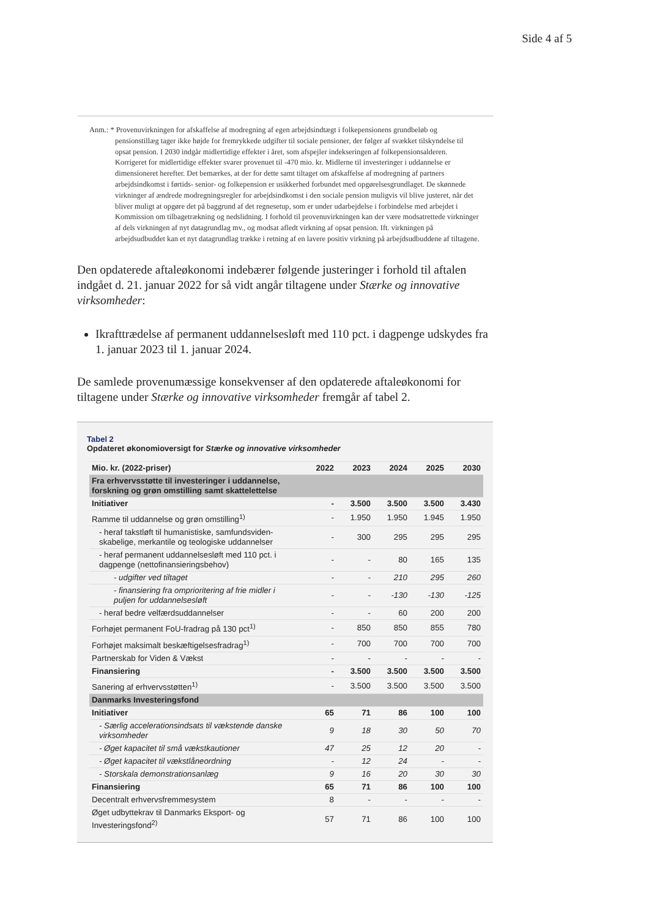Side 4 af 5
Anm.: * Provenuvirkningen for afskaffelse af modregning af egen arbejdsindtægt i folkepensionens grundbeløb og pensionstillæg tager ikke højde for fremrykkede udgifter til sociale pensioner, der følger af svækket tilskyndelse til opsat pension. I 2030 indgår midlertidige effekter i året, som afspejler indekseringen af folkepensionsalderen. Korrigeret for midlertidige effekter svarer provenuet til -470 mio. kr. Midlerne til investeringer i uddannelse er dimensioneret herefter. Det bemærkes, at der for dette samt tiltaget om afskaffelse af modregning af partners arbejdsindkomst i førtids- senior- og folkepension er usikkerhed forbundet med opgørelsesgrundlaget. De skønnede virkninger af ændrede modregningsregler for arbejdsindkomst i den sociale pension muligvis vil blive justeret, når det bliver muligt at opgøre det på baggrund af det regnesetup, som er under udarbejdelse i forbindelse med arbejdet i Kommission om tilbagetrækning og nedslidning. I forhold til provenuvirkningen kan der være modsatrettede virkninger af dels virkningen af nyt datagrundlag mv., og modsat afledt virkning af opsat pension. Ift. virkningen på arbejdsudbuddet kan et nyt datagrundlag trække i retning af en lavere positiv virkning på arbejdsudbuddene af tiltagene.
Den opdaterede aftaleøkonomi indebærer følgende justeringer i forhold til aftalen indgået d. 21. januar 2022 for så vidt angår tiltagene under Stærke og innovative virksomheder:
Ikrafttrædelse af permanent uddannelsesløft med 110 pct. i dagpenge udskydes fra 1. januar 2023 til 1. januar 2024.
De samlede provenumæssige konsekvenser af den opdaterede aftaleøkonomi for tiltagene under Stærke og innovative virksomheder fremgår af tabel 2.
Tabel 2
Opdateret økonomioversigt for Stærke og innovative virksomheder
| Mio. kr. (2022-priser) | 2022 | 2023 | 2024 | 2025 | 2030 |
| --- | --- | --- | --- | --- | --- |
| Fra erhvervsstøtte til investeringer i uddannelse, forskning og grøn omstilling samt skattelettelse | | | | | |
| Initiativer | - | 3.500 | 3.500 | 3.500 | 3.430 |
| Ramme til uddannelse og grøn omstilling<sup>1)</sup> | - | 1.950 | 1.950 | 1.945 | 1.950 |
| - heraf takstløft til humanistiske, samfundsviden-skabelige, merkantile og teologiske uddannelser | - | 300 | 295 | 295 | 295 |
| - heraf permanent uddannelsesløft med 110 pct. i dagpenge (nettofinansieringsbehov) | - | - | 80 | 165 | 135 |
| - udgifter ved tiltaget | - | - | 210 | 295 | 260 |
| - finansiering fra omprioritering af frie midler i puljen for uddannelsesløft | - | - | -130 | -130 | -125 |
| - heraf bedre velfærdsuddannelser | - | - | 60 | 200 | 200 |
| Forhøjet permanent FoU-fradrag på 130 pct<sup>1)</sup> | - | 850 | 850 | 855 | 780 |
| Forhøjet maksimalt beskæftigelsesfradrag<sup>1)</sup> | - | 700 | 700 | 700 | 700 |
| Partnerskab for Viden & Vækst | - | - | - | - | - |
| Finansiering | - | 3.500 | 3.500 | 3.500 | 3.500 |
| Sanering af erhvervsstøtten<sup>1)</sup> | - | 3.500 | 3.500 | 3.500 | 3.500 |
| Danmarks Investeringsfond | | | | | |
| Initiativer | 65 | 71 | 86 | 100 | 100 |
| - Særlig accelerationsindsats til vækstende danske virksomheder | 9 | 18 | 30 | 50 | 70 |
| - Øget kapacitet til små vækstkautioner | 47 | 25 | 12 | 20 | - |
| - Øget kapacitet til vækstlåneordning | - | 12 | 24 | - | - |
| - Storskala demonstrationsanlæg | 9 | 16 | 20 | 30 | 30 |
| Finansiering | 65 | 71 | 86 | 100 | 100 |
| Decentralt erhvervsfremmesystem | 8 | - | - | - | - |
| Øget udbyttekrav til Danmarks Eksport- og Investeringsfond<sup>2)</sup> | 57 | 71 | 86 | 100 | 100 |